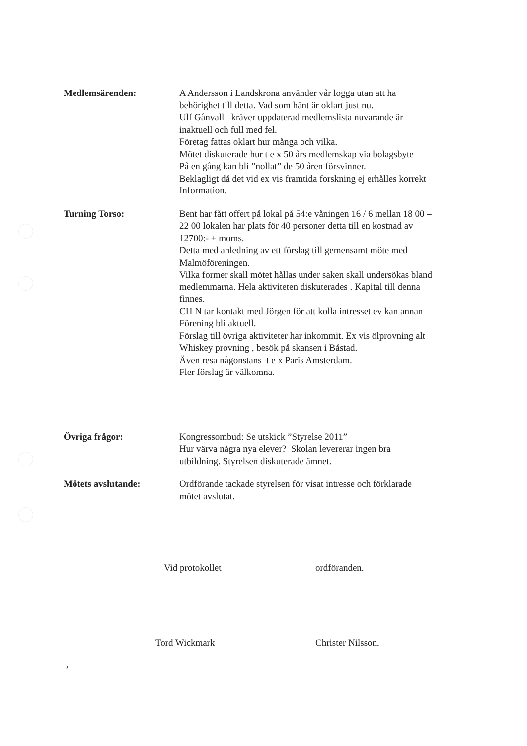Medlemsärenden: A Andersson i Landskrona använder vår logga utan att ha
behörighet till detta. Vad som hänt är oklart just nu.
Ulf Gånvall kräver uppdaterad medlemslista nuvarande är
inaktuell och full med fel.
Företag fattas oklart hur många och vilka.
Mötet diskuterade hur t e x 50 års medlemskap via bolagsbyte
På en gång kan bli ”nollat” de 50 åren försvinner.
Beklagligt då det vid ex vis framtida forskning ej erhålles korrekt
Information.
Turning Torso: Bent har fått offert på lokal på 54:e våningen 16 / 6 mellan 18 00 –
22 00 lokalen har plats för 40 personer detta till en kostnad av
12700:- + moms.
Detta med anledning av ett förslag till gemensamt möte med
Malmöföreningen.
Vilka former skall mötet hållas under saken skall undersökas bland
medlemmarna. Hela aktiviteten diskuterades . Kapital till denna
finnes.
CH N tar kontakt med Jörgen för att kolla intresset ev kan annan
Förening bli aktuell.
Förslag till övriga aktiviteter har inkommit. Ex vis ölprovning alt
Whiskey provning , besök på skansen i Båstad.
Även resa någonstans t e x Paris Amsterdam.
Fler förslag är välkomna.
Övriga frågor: Kongressombud: Se utskick ”Styrelse 2011”
Hur värva några nya elever? Skolan levererar ingen bra
utbildning. Styrelsen diskuterade ämnet.
Mötets avslutande: Ordförande tackade styrelsen för visat intresse och förklarade
mötet avslutat.
Vid protokollet ordföranden.
Tord Wickmark Christer Nilsson.
,